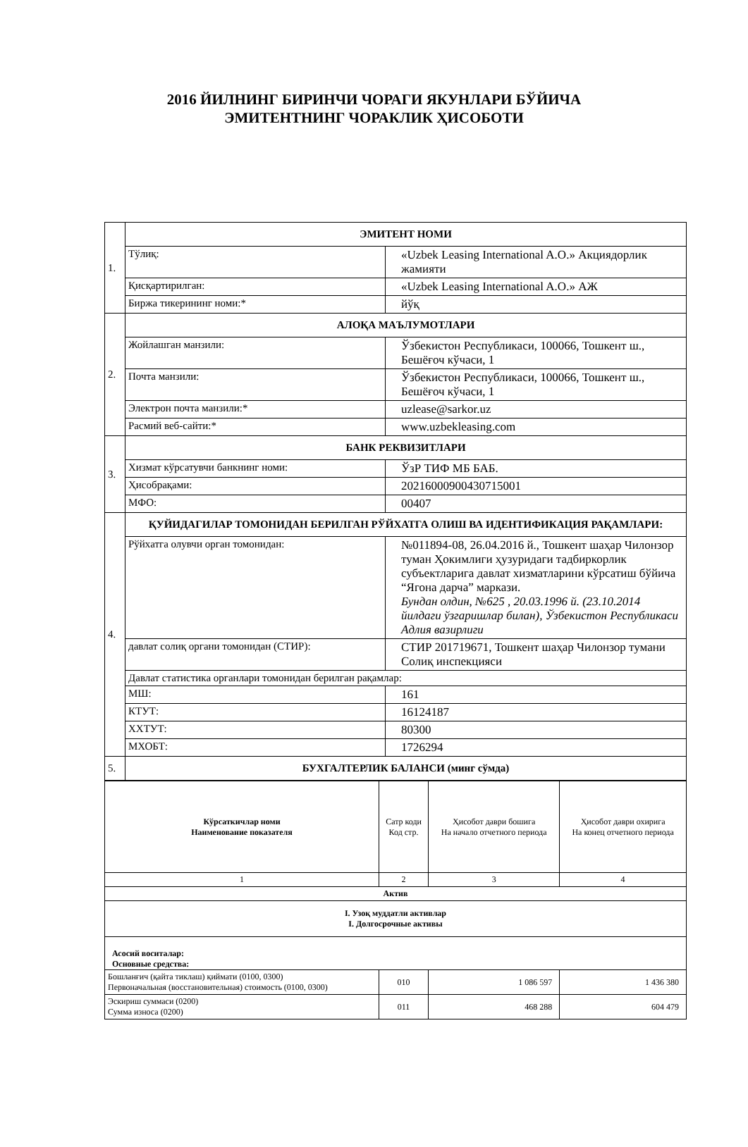2016 ЙИЛНИНГ БИРИНЧИ ЧОРАГИ ЯКУНЛАРИ БЎЙИЧА
ЭМИТЕНТНИНГ ЧОРАКЛИК ҲИСОБОТИ
| 1. | ЭМИТЕНТ НОМИ | |
| | Тўлиқ: | «Uzbek Leasing International A.O.» Акциядорлик жамияти |
| | Қисқартирилган: | «Uzbek Leasing International A.O.» АЖ |
| | Биржа тикерининг номи:* | йўқ |
| 2. | АЛОҚА МАЪЛУМОТЛАРИ | |
| | Жойлашган манзили: | Ўзбекистон Республикаси, 100066, Тошкент ш., Бешёғоч кўчаси, 1 |
| | Почта манзили: | Ўзбекистон Республикаси, 100066, Тошкент ш., Бешёғоч кўчаси, 1 |
| | Электрон почта манзили:* | uzlease@sarkor.uz |
| | Расмий веб-сайти:* | www.uzbekleasing.com |
| 3. | БАНК РЕКВИЗИТЛАРИ | |
| | Хизмат кўрсатувчи банкнинг номи: | ЎзР ТИФ МБ БАБ. |
| | Ҳисобрақами: | 20216000900430715001 |
| | МФО: | 00407 |
| 4. | ҚУЙИДАГИЛАР ТОМОНИДАН БЕРИЛГАН РЎЙХАТГА ОЛИШ ВА ИДЕНТИФИКАЦИЯ РАҚАМЛАРИ: | |
| | Рўйхатга олувчи орган томонидан: | №011894-08, 26.04.2016 й., Тошкент шаҳар Чилонзор туман Ҳокимлиги ҳузуридаги тадбиркорлик субъектларига давлат хизматларини кўрсатиш бўйича “Ягона дарча” маркази. Бундан олдин, №625 , 20.03.1996 й. (23.10.2014 йилдаги ўзгаришлар билан), Ўзбекистон Республикаси Адлия вазирлиги |
| | давлат солиқ органи томонидан (СТИР): | СТИР 201719671, Тошкент шаҳар Чилонзор тумани Солиқ инспекцияси |
| | Давлат статистика органлари томонидан берилган рақамлар: | |
| | МШ: | 161 |
| | КТУТ: | 16124187 |
| | ХХТУТ: | 80300 |
| | МХОБТ: | 1726294 |
| 5. | БУХГАЛТЕРЛИК БАЛАНСИ (минг сўмда) | |
| Кўрсаткичлар номи Наименование показателя | Сатр коди Код стр. | Ҳисобот даври бошига На начало отчетного периода | Ҳисобот даври охирига На конец отчетного периода |
| 1 | 2 | 3 | 4 |
| Актив | | | |
| I. Узоқ муддатли активлар I. Долгосрочные активы | | | |
| Асосий воситалар: Основные средства: | | | |
| Бошланғич (қайта тиклаш) қиймати (0100, 0300) Первоначальная (восстановительная) стоимость (0100, 0300) | 010 | 1 086 597 | 1 436 380 |
| Эскириш суммаси (0200) Сумма износа (0200) | 011 | 468 288 | 604 479 |